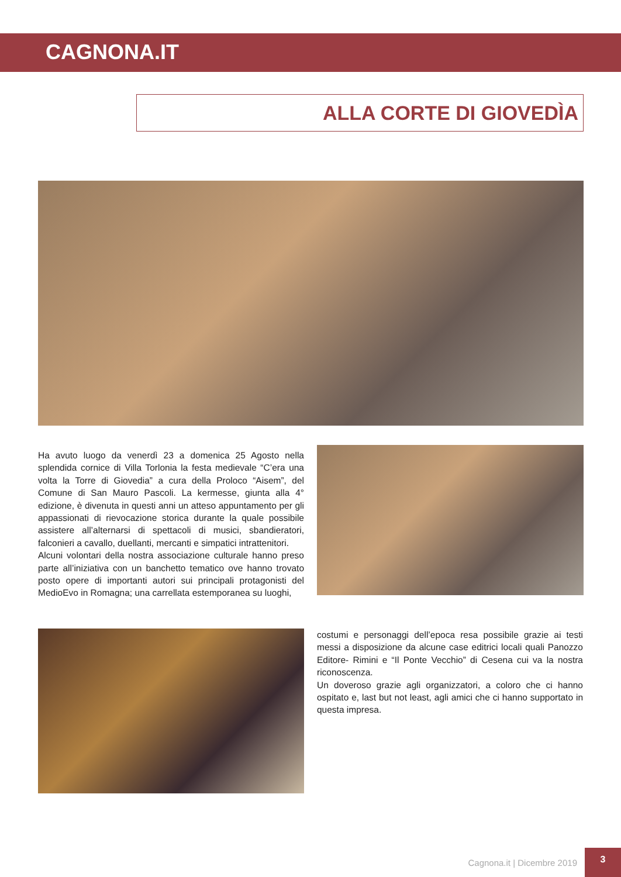CAGNONA.IT
ALLA CORTE DI GIOVEDÌA
Ha avuto luogo da venerdì 23 a domenica 25 Agosto nella splendida cornice di Villa Torlonia la festa medievale “C’era una volta la Torre di Giovedia” a cura della Proloco “Aisem”, del Comune di San Mauro Pascoli. La kermesse, giunta alla 4° edizione, è divenuta in questi anni un atteso appuntamento per gli appassionati di rievocazione storica durante la quale possibile assistere all’alternarsi di spettacoli di musici, sbandieratori, falconieri a cavallo, duellanti, mercanti e simpatici intrattenitori.
Alcuni volontari della nostra associazione culturale hanno preso parte all’iniziativa con un banchetto tematico ove hanno trovato posto opere di importanti autori sui principali protagonisti del MedioEvo in Romagna; una carrellata estemporanea su luoghi,
costumi e personaggi dell’epoca resa possibile grazie ai testi messi a disposizione da alcune case editrici locali quali Panozzo Editore- Rimini e “Il Ponte Vecchio” di Cesena cui va la nostra riconoscenza.
Un doveroso grazie agli organizzatori, a coloro che ci hanno ospitato e, last but not least, agli amici che ci hanno supportato in questa impresa.
Cagnona.it | Dicembre 2019 3